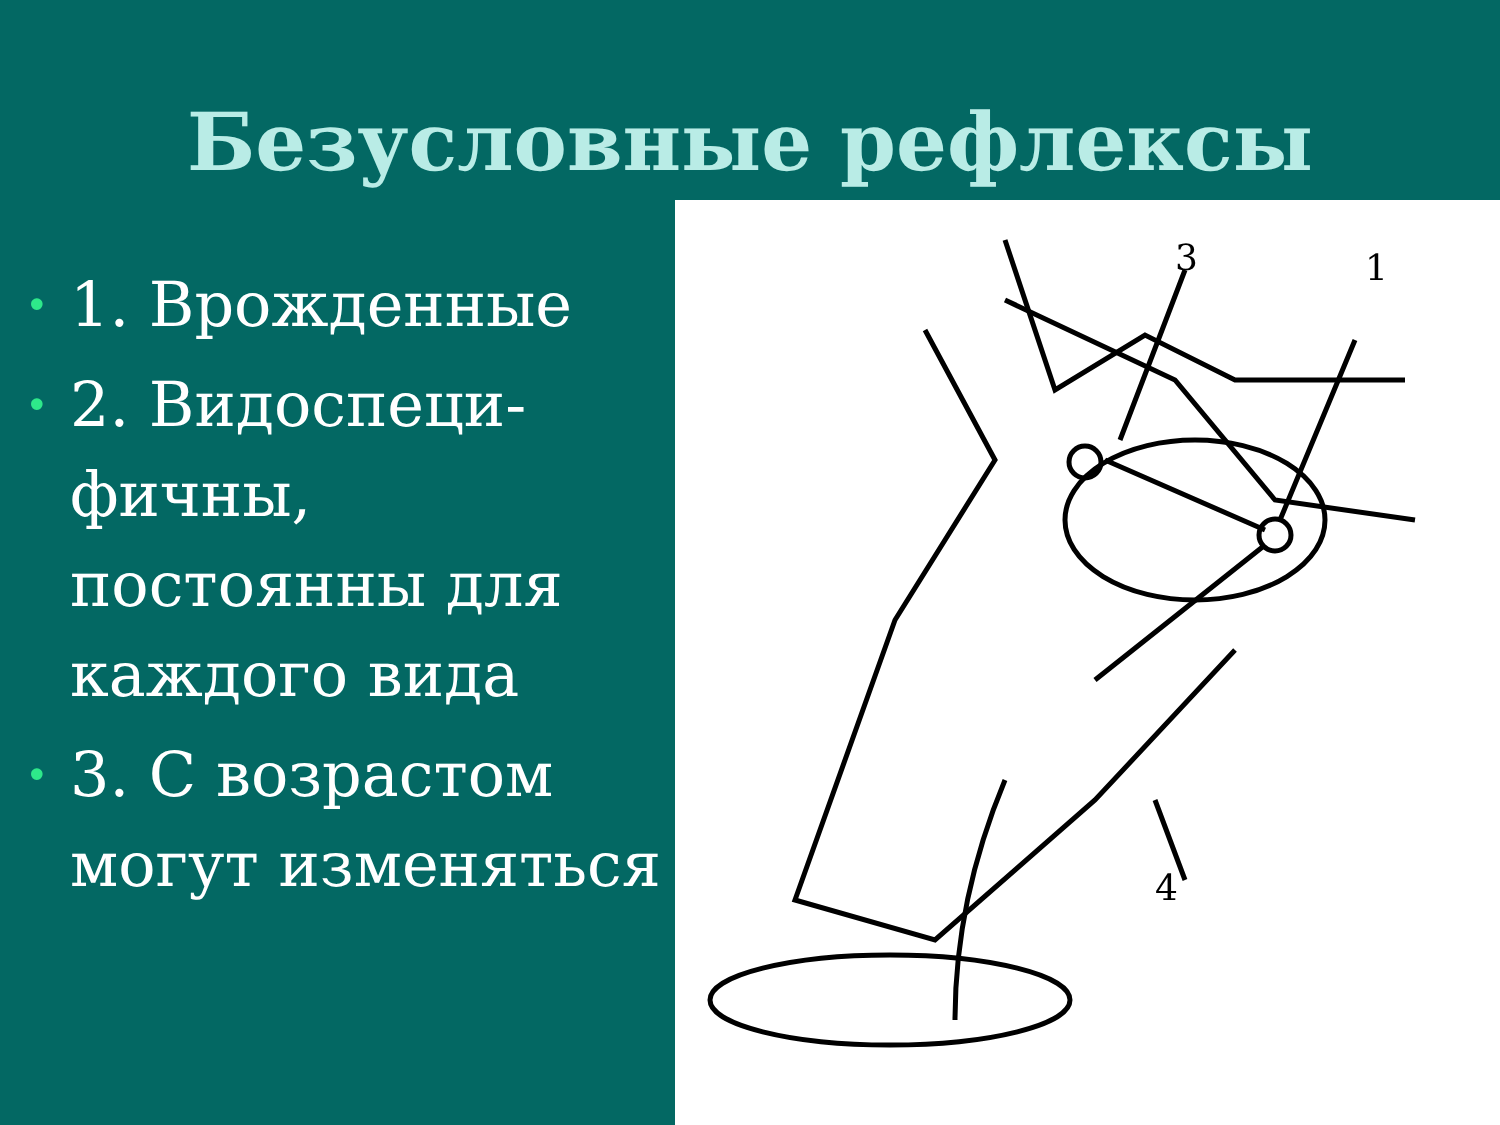Безусловные рефлексы
• 1. Врожденные
• 2. Видоспеци-фичны, постоянны для каждого вида
• 3. С возрастом могут изменяться
3
1
4